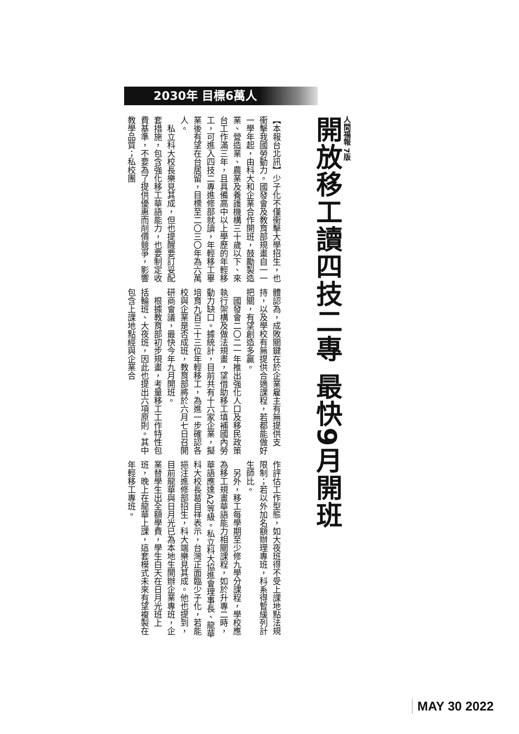2030年 目標6萬人
人間福報 7版
開放移工讀四技二專 最快9月開班
【本報台北訊】少子化不僅衝擊大學招生，也衝擊我國勞動力。國發會及教育部規畫自一一一學年起，由科大和企業合作開班，鼓勵製造業、營造業、農業及養護機構三十歲以下、來台工作滿三年，且具備高中以上學歷的年輕移工，可進入四技二專進修部就讀，年輕移工畢業後有望在台居留，目標至二〇三〇年為六萬人。
　私立科大校長樂見其成，但也提醒要訂妥配套措施，包含強化移工華語能力，也要制定收費基準，不要為了提供優惠而削價競爭，影響教學品質；私校團
體認為，成敗關鍵在於企業雇主有無提供支持，以及學校有無提供合適課程，若都能做好把關，有望創造多贏。
　國發會二〇二一年推出強化人口及移民政策執行架構及做法規畫，望借助移工填補國內勞動力缺口。據統計，目前共有十六家企業，擬培育九百三十三位年輕移工，為進一步確認各校與企業是否成班，教育部將於六月七日召開研商會議，最快今年九月開班。
　根據教育部初步規畫，考量移工工作特性包括輪班、大夜班，因此也提出六項原則。其中包含上課地點經與企業合
作評估工作型態，如大夜班得不受上課地點法規限制；若以外加名額辦理專班，科系得暫緩列計生師比。
　另外，移工每學期至少修九學分課程，學校應為移工規畫華語能力相關課程，如於升專二時，華語應達A2等級。私立科大協進會理事長、龍華科大校長葛自祥表示，台灣正面臨少子化，若能挹注進修部招生，科大端樂見其成。他也提到，目前龍華與日月光已為本地生開辦企業專班，企業替學生出全額學費，學生白天在日月光班上班，晚上在龍華上課，這套模式未來有望複製在年輕移工專班。
MAY 30 2022